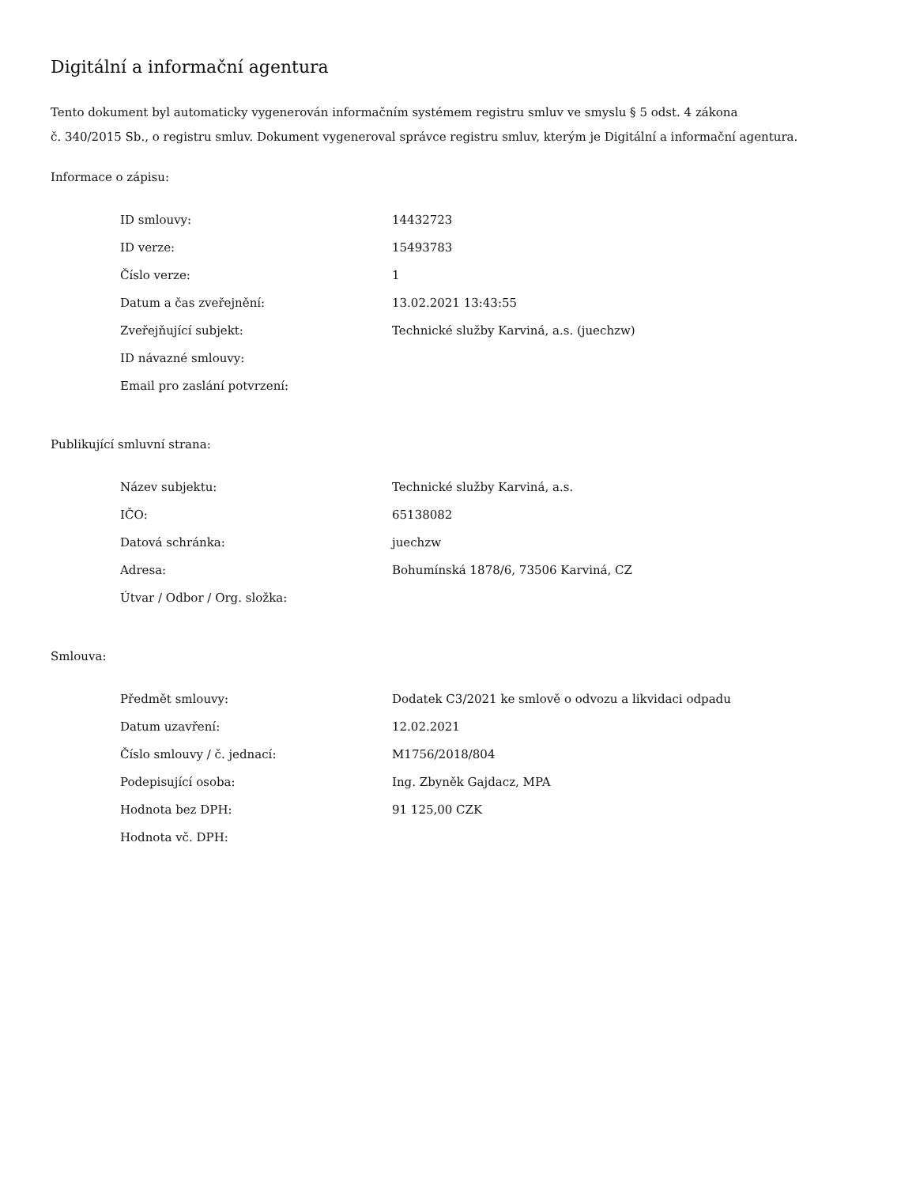Digitální a informační agentura
Tento dokument byl automaticky vygenerován informačním systémem registru smluv ve smyslu § 5 odst. 4 zákona
č. 340/2015 Sb., o registru smluv. Dokument vygeneroval správce registru smluv, kterým je Digitální a informační agentura.
Informace o zápisu:
| ID smlouvy: | 14432723 |
| ID verze: | 15493783 |
| Číslo verze: | 1 |
| Datum a čas zveřejnění: | 13.02.2021 13:43:55 |
| Zveřejňující subjekt: | Technické služby Karviná, a.s. (juechzw) |
| ID návazné smlouvy: | |
| Email pro zaslání potvrzení: | |
Publikující smluvní strana:
| Název subjektu: | Technické služby Karviná, a.s. |
| IČO: | 65138082 |
| Datová schránka: | juechzw |
| Adresa: | Bohumínská 1878/6, 73506 Karviná, CZ |
| Útvar / Odbor / Org. složka: | |
Smlouva:
| Předmět smlouvy: | Dodatek C3/2021 ke smlově o odvozu a likvidaci odpadu |
| Datum uzavření: | 12.02.2021 |
| Číslo smlouvy / č. jednací: | M1756/2018/804 |
| Podepisující osoba: | Ing. Zbyněk Gajdacz, MPA |
| Hodnota bez DPH: | 91 125,00 CZK |
| Hodnota vč. DPH: | |